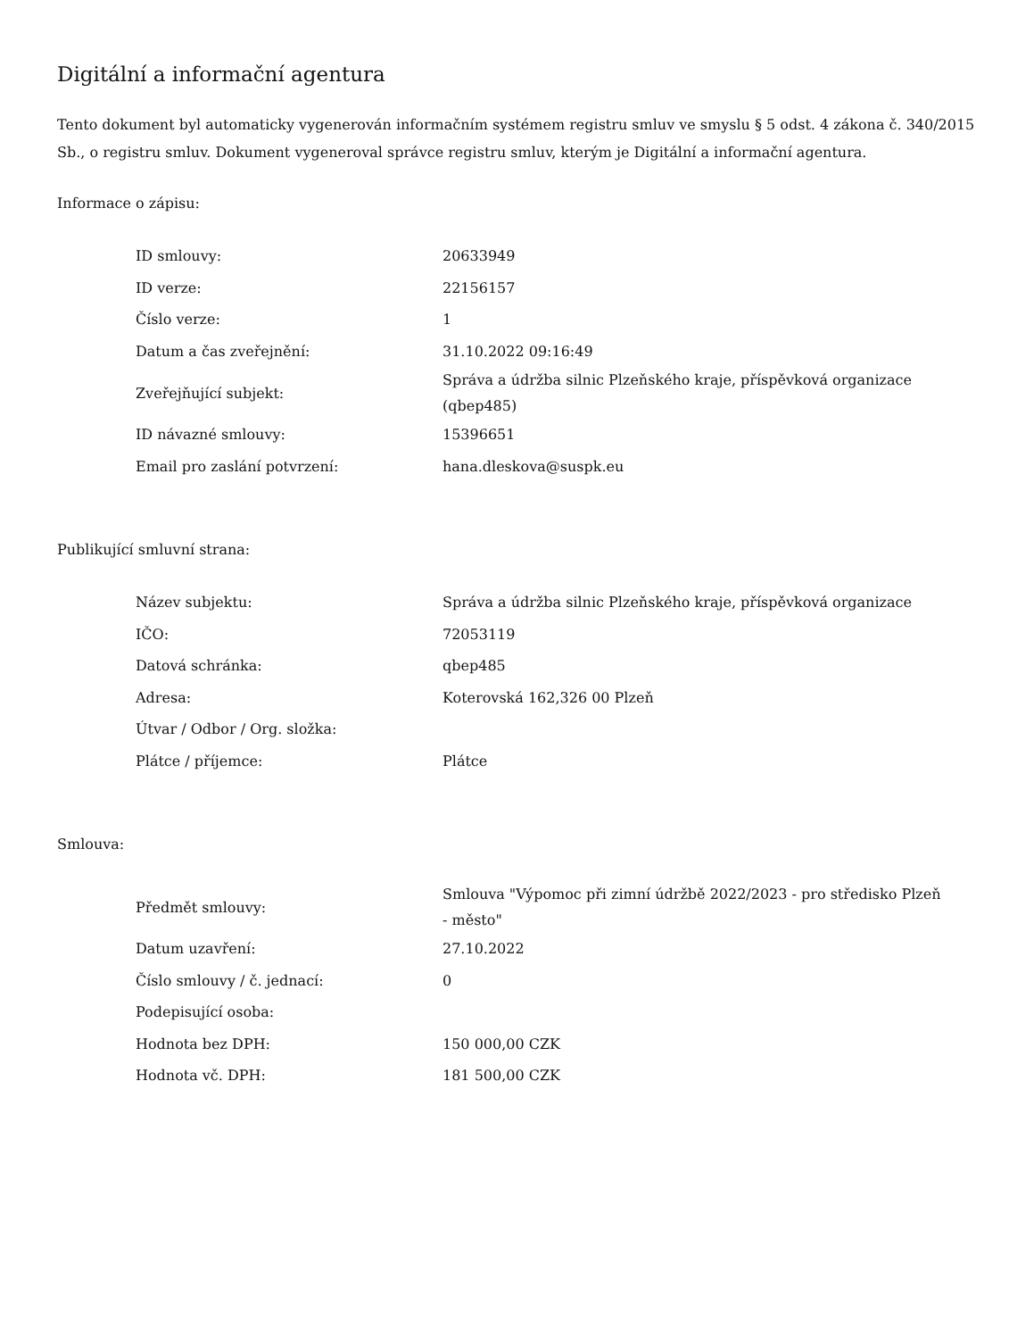Digitální a informační agentura
Tento dokument byl automaticky vygenerován informačním systémem registru smluv ve smyslu § 5 odst. 4 zákona č. 340/2015 Sb., o registru smluv. Dokument vygeneroval správce registru smluv, kterým je Digitální a informační agentura.
Informace o zápisu:
| ID smlouvy: | 20633949 |
| ID verze: | 22156157 |
| Číslo verze: | 1 |
| Datum a čas zveřejnění: | 31.10.2022 09:16:49 |
| Zveřejňující subjekt: | Správa a údržba silnic Plzeňského kraje, příspěvková organizace (qbep485) |
| ID návazné smlouvy: | 15396651 |
| Email pro zaslání potvrzení: | hana.dleskova@suspk.eu |
Publikující smluvní strana:
| Název subjektu: | Správa a údržba silnic Plzeňského kraje, příspěvková organizace |
| IČO: | 72053119 |
| Datová schránka: | qbep485 |
| Adresa: | Koterovská 162,326 00 Plzeň |
| Útvar / Odbor / Org. složka: | |
| Plátce / příjemce: | Plátce |
Smlouva:
| Předmět smlouvy: | Smlouva "Výpomoc při zimní údržbě 2022/2023 - pro středisko Plzeň - město" |
| Datum uzavření: | 27.10.2022 |
| Číslo smlouvy / č. jednací: | 0 |
| Podepisující osoba: | |
| Hodnota bez DPH: | 150 000,00 CZK |
| Hodnota vč. DPH: | 181 500,00 CZK |